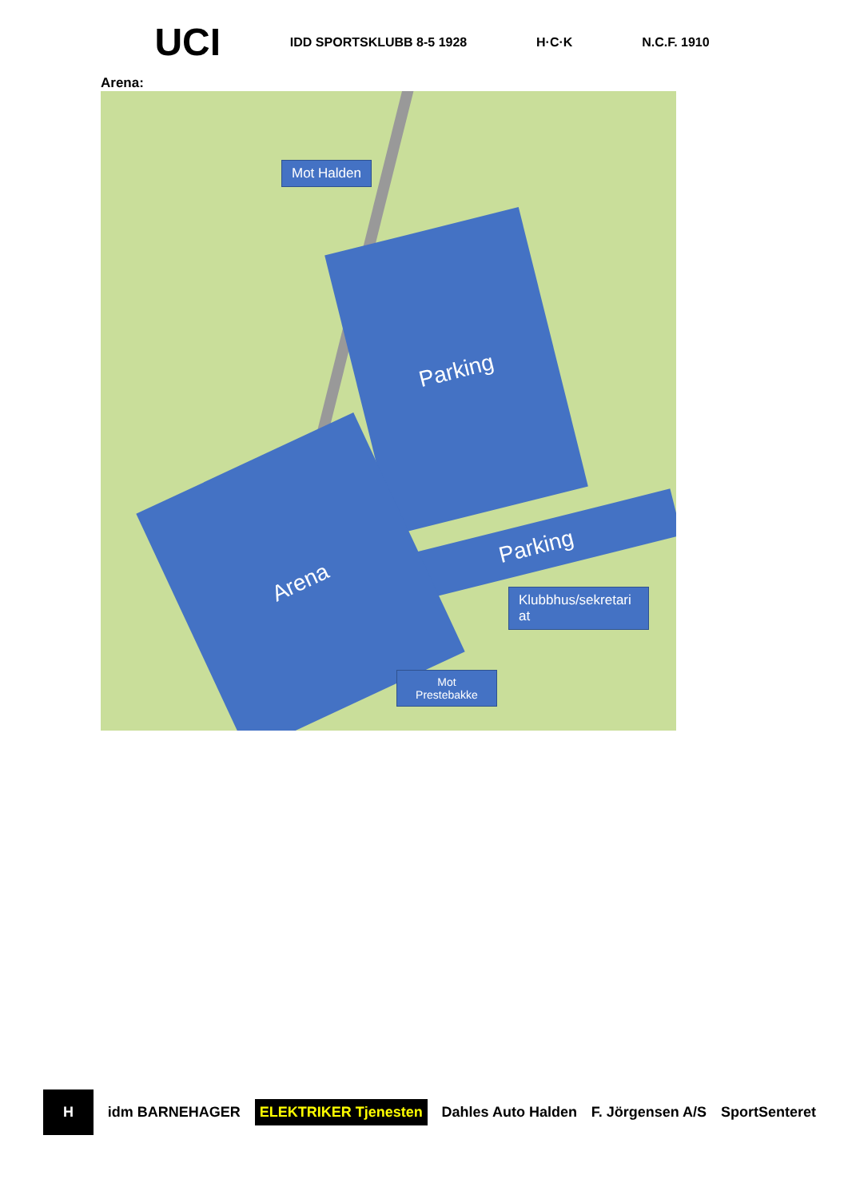UCI IDD SPORTSKLUBB 8-5 1928 H·C·K N.C.F. 1910
Arena:
Mot Halden
Parking
Parking
Arena
Klubbhus/sekretari at
Mot Prestebakke
Hidm BARNEHAGER ELEKTRIKER Tjenesten Dahles Auto Halden F. Jörgensen A/S SportSenteret